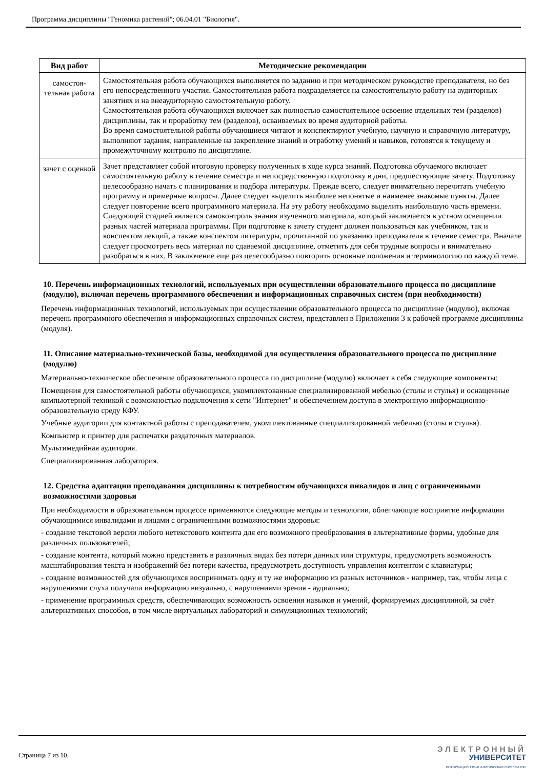Программа дисциплины "Геномика растений"; 06.04.01 "Биология".
| Вид работ | Методические рекомендации |
| --- | --- |
| самостоя- тельная работа | Самостоятельная работа обучающихся выполняется по заданию и при методическом руководстве преподавателя, но без его непосредственного участия. Самостоятельная работа подразделяется на самостоятельную работу на аудиторных занятиях и на внеаудиторную самостоятельную работу. Самостоятельная работа обучающихся включает как полностью самостоятельное освоение отдельных тем (разделов) дисциплины, так и проработку тем (разделов), осваиваемых во время аудиторной работы. Во время самостоятельной работы обучающиеся читают и конспектируют учебную, научную и справочную литературу, выполняют задания, направленные на закрепление знаний и отработку умений и навыков, готовятся к текущему и промежуточному контролю по дисциплине. |
| зачет с оценкой | Зачет представляет собой итоговую проверку полученных в ходе курса знаний. Подготовка обучаемого включает самостоятельную работу в течение семестра и непосредственную подготовку в дни, предшествующие зачету. Подготовку целесообразно начать с планирования и подбора литературы. Прежде всего, следует внимательно перечитать учебную программу и примерные вопросы. Далее следует выделить наиболее непонятые и наименее знакомые пункты. Далее следует повторение всего программного материала. На эту работу необходимо выделить наибольшую часть времени. Следующей стадией является самоконтроль знания изученного материала, который заключается в устном освещении разных частей материала программы. При подготовке к зачету студент должен пользоваться как учебником, так и конспектом лекций, а также конспектом литературы, прочитанной по указанию преподавателя в течение семестра. Вначале следует просмотреть весь материал по сдаваемой дисциплине, отметить для себя трудные вопросы и внимательно разобраться в них. В заключение еще раз целесообразно повторить основные положения и терминологию по каждой теме. |
10. Перечень информационных технологий, используемых при осуществлении образовательного процесса по дисциплине (модулю), включая перечень программного обеспечения и информационных справочных систем (при необходимости)
Перечень информационных технологий, используемых при осуществлении образовательного процесса по дисциплине (модулю), включая перечень программного обеспечения и информационных справочных систем, представлен в Приложении 3 к рабочей программе дисциплины (модуля).
11. Описание материально-технической базы, необходимой для осуществления образовательного процесса по дисциплине (модулю)
Материально-техническое обеспечение образовательного процесса по дисциплине (модулю) включает в себя следующие компоненты:
Помещения для самостоятельной работы обучающихся, укомплектованные специализированной мебелью (столы и стулья) и оснащенные компьютерной техникой с возможностью подключения к сети "Интернет" и обеспечением доступа в электронную информационно-образовательную среду КФУ.
Учебные аудитории для контактной работы с преподавателем, укомплектованные специализированной мебелью (столы и стулья).
Компьютер и принтер для распечатки раздаточных материалов.
Мультимедийная аудитория.
Специализированная лаборатория.
12. Средства адаптации преподавания дисциплины к потребностям обучающихся инвалидов и лиц с ограниченными возможностями здоровья
При необходимости в образовательном процессе применяются следующие методы и технологии, облегчающие восприятие информации обучающимися инвалидами и лицами с ограниченными возможностями здоровья:
- создание текстовой версии любого нетекстового контента для его возможного преобразования в альтернативные формы, удобные для различных пользователей;
- создание контента, который можно представить в различных видах без потери данных или структуры, предусмотреть возможность масштабирования текста и изображений без потери качества, предусмотреть доступность управления контентом с клавиатуры;
- создание возможностей для обучающихся воспринимать одну и ту же информацию из разных источников - например, так, чтобы лица с нарушениями слуха получали информацию визуально, с нарушениями зрения - аудиально;
- применение программных средств, обеспечивающих возможность освоения навыков и умений, формируемых дисциплиной, за счёт альтернативных способов, в том числе виртуальных лабораторий и симуляционных технологий;
Страница 7 из 10.
ЭЛЕКТРОННЫЙ
УНИВЕРСИТЕТ
ИНФОРМАЦИОННО-АНАЛИТИЧЕСКАЯ СИСТЕМА КФУ